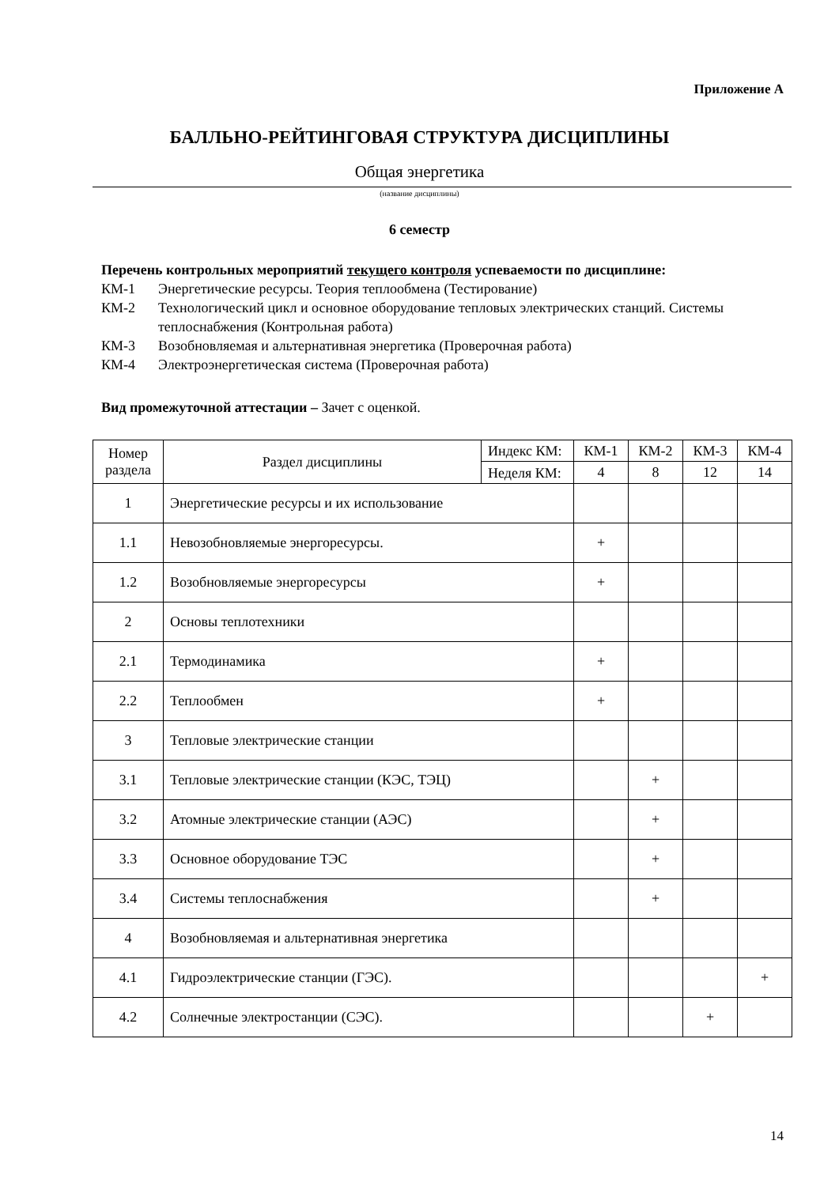Приложение А
БАЛЛЬНО-РЕЙТИНГОВАЯ СТРУКТУРА ДИСЦИПЛИНЫ
Общая энергетика
(название дисциплины)
6 семестр
Перечень контрольных мероприятий текущего контроля успеваемости по дисциплине:
КМ-1 Энергетические ресурсы. Теория теплообмена (Тестирование)
КМ-2 Технологический цикл и основное оборудование тепловых электрических станций. Системы теплоснабжения (Контрольная работа)
КМ-3 Возобновляемая и альтернативная энергетика (Проверочная работа)
КМ-4 Электроэнергетическая система (Проверочная работа)
Вид промежуточной аттестации – Зачет с оценкой.
| Номер раздела | Раздел дисциплины | Индекс КМ: | КМ-1 | КМ-2 | КМ-3 | КМ-4 |
| | | Неделя КМ: | 4 | 8 | 12 | 14 |
| 1 | Энергетические ресурсы и их использование | | | | | |
| 1.1 | Невозобновляемые энергоресурсы. | | + | | | |
| 1.2 | Возобновляемые энергоресурсы | | + | | | |
| 2 | Основы теплотехники | | | | | |
| 2.1 | Термодинамика | | + | | | |
| 2.2 | Теплообмен | | + | | | |
| 3 | Тепловые электрические станции | | | | | |
| 3.1 | Тепловые электрические станции (КЭС, ТЭЦ) | | | + | | |
| 3.2 | Атомные электрические станции (АЭС) | | | + | | |
| 3.3 | Основное оборудование ТЭС | | | + | | |
| 3.4 | Системы теплоснабжения | | | + | | |
| 4 | Возобновляемая и альтернативная энергетика | | | | | |
| 4.1 | Гидроэлектрические станции (ГЭС). | | | | | + |
| 4.2 | Солнечные электростанции (СЭС). | | | | + | |
14